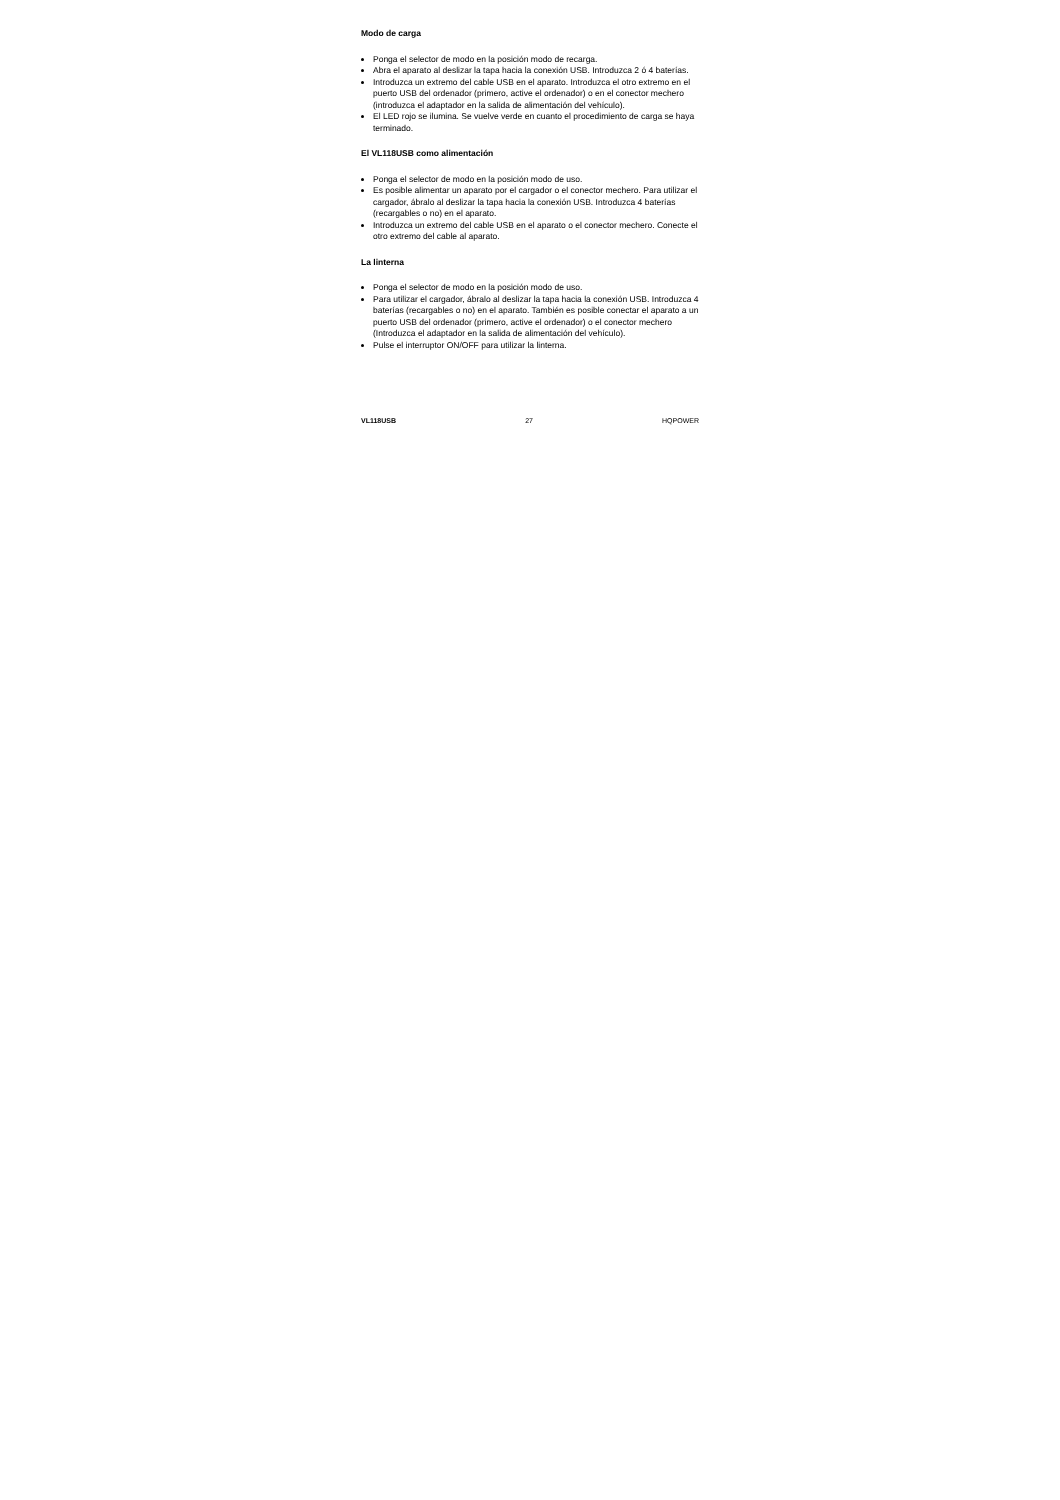Modo de carga
Ponga el selector de modo en la posición modo de recarga.
Abra el aparato al deslizar la tapa hacia la conexión USB. Introduzca 2 ó 4 baterías.
Introduzca un extremo del cable USB en el aparato. Introduzca el otro extremo en el puerto USB del ordenador (primero, active el ordenador) o en el conector mechero (introduzca el adaptador en la salida de alimentación del vehículo).
El LED rojo se ilumina. Se vuelve verde en cuanto el procedimiento de carga se haya terminado.
El VL118USB como alimentación
Ponga el selector de modo en la posición modo de uso.
Es posible alimentar un aparato por el cargador o el conector mechero. Para utilizar el cargador, ábralo al deslizar la tapa hacia la conexión USB. Introduzca 4 baterías (recargables o no) en el aparato.
Introduzca un extremo del cable USB en el aparato o el conector mechero. Conecte el otro extremo del cable al aparato.
La linterna
Ponga el selector de modo en la posición modo de uso.
Para utilizar el cargador, ábralo al deslizar la tapa hacia la conexión USB. Introduzca 4 baterías (recargables o no) en el aparato. También es posible conectar el aparato a un puerto USB del ordenador (primero, active el ordenador) o el conector mechero (Introduzca el adaptador en la salida de alimentación del vehículo).
Pulse el interruptor ON/OFF para utilizar la linterna.
VL118USB 27 HQPOWER